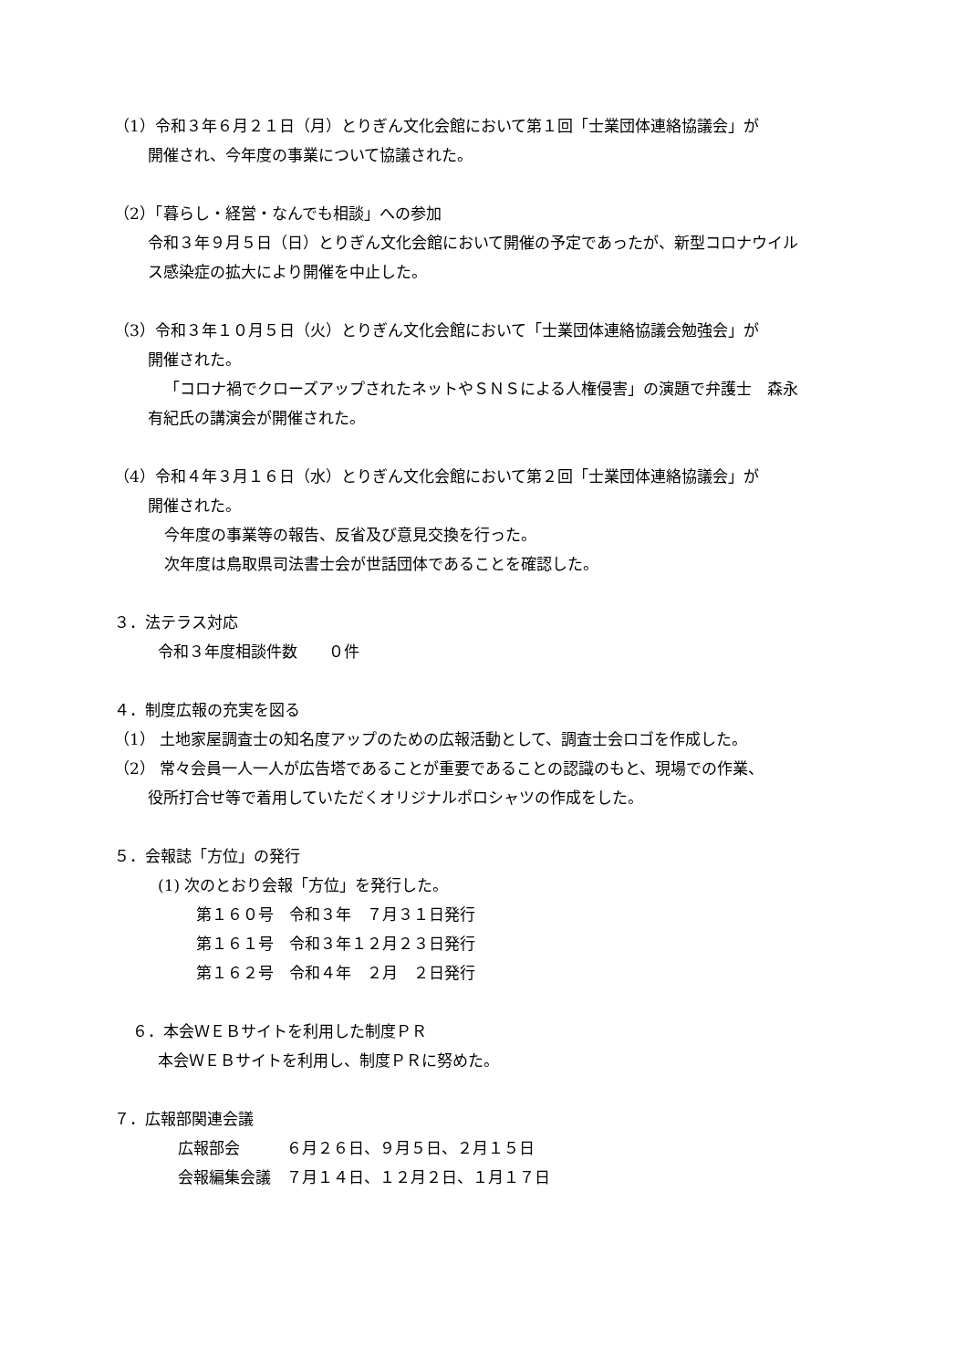（1）令和３年６月２１日（月）とりぎん文化会館において第１回「士業団体連絡協議会」が
開催され、今年度の事業について協議された。
（2）「暮らし・経営・なんでも相談」への参加
令和３年９月５日（日）とりぎん文化会館において開催の予定であったが、新型コロナウイル
ス感染症の拡大により開催を中止した。
（3）令和３年１０月５日（火）とりぎん文化会館において「士業団体連絡協議会勉強会」が
開催された。
「コロナ禍でクローズアップされたネットやＳＮＳによる人権侵害」の演題で弁護士　森永
有紀氏の講演会が開催された。
（4）令和４年３月１６日（水）とりぎん文化会館において第２回「士業団体連絡協議会」が
開催された。
今年度の事業等の報告、反省及び意見交換を行った。
次年度は鳥取県司法書士会が世話団体であることを確認した。
３．法テラス対応
令和３年度相談件数　　０件
４．制度広報の充実を図る
（1） 土地家屋調査士の知名度アップのための広報活動として、調査士会ロゴを作成した。
（2） 常々会員一人一人が広告塔であることが重要であることの認識のもと、現場での作業、
役所打合せ等で着用していただくオリジナルポロシャツの作成をした。
５．会報誌「方位」の発行
(1) 次のとおり会報「方位」を発行した。
第１６０号　令和３年　７月３１日発行
第１６１号　令和３年１２月２３日発行
第１６２号　令和４年　２月　２日発行
６．本会ＷＥＢサイトを利用した制度ＰＲ
本会ＷＥＢサイトを利用し、制度ＰＲに努めた。
７．広報部関連会議
広報部会　　　６月２６日、９月５日、２月１５日
会報編集会議　７月１４日、１２月２日、１月１７日